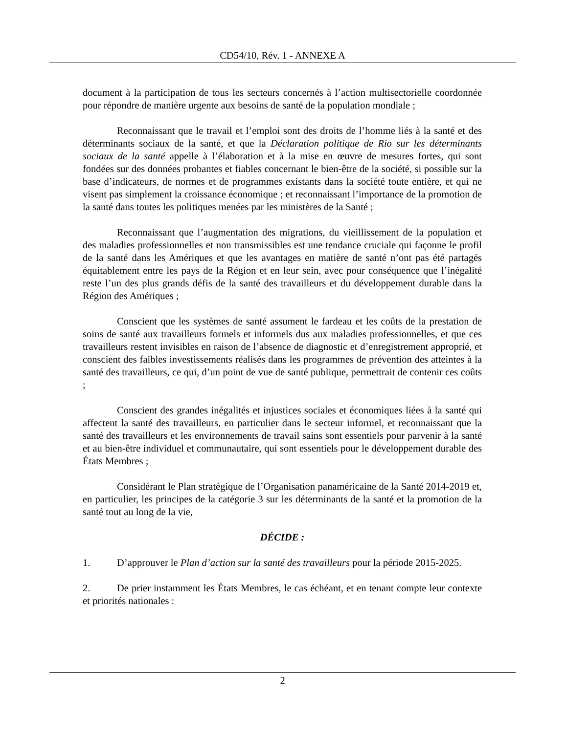CD54/10, Rév. 1 - ANNEXE A
document à la participation de tous les secteurs concernés à l’action multisectorielle coordonnée pour répondre de manière urgente aux besoins de santé de la population mondiale ;
Reconnaissant que le travail et l’emploi sont des droits de l’homme liés à la santé et des déterminants sociaux de la santé, et que la Déclaration politique de Rio sur les déterminants sociaux de la santé appelle à l’élaboration et à la mise en œuvre de mesures fortes, qui sont fondées sur des données probantes et fiables concernant le bien-être de la société, si possible sur la base d’indicateurs, de normes et de programmes existants dans la société toute entière, et qui ne visent pas simplement la croissance économique ; et reconnaissant l’importance de la promotion de la santé dans toutes les politiques menées par les ministères de la Santé ;
Reconnaissant que l’augmentation des migrations, du vieillissement de la population et des maladies professionnelles et non transmissibles est une tendance cruciale qui façonne le profil de la santé dans les Amériques et que les avantages en matière de santé n’ont pas été partagés équitablement entre les pays de la Région et en leur sein, avec pour conséquence que l’inégalité reste l’un des plus grands défis de la santé des travailleurs et du développement durable dans la Région des Amériques ;
Conscient que les systèmes de santé assument le fardeau et les coûts de la prestation de soins de santé aux travailleurs formels et informels dus aux maladies professionnelles, et que ces travailleurs restent invisibles en raison de l’absence de diagnostic et d’enregistrement approprié, et conscient des faibles investissements réalisés dans les programmes de prévention des atteintes à la santé des travailleurs, ce qui, d’un point de vue de santé publique, permettrait de contenir ces coûts ;
Conscient des grandes inégalités et injustices sociales et économiques liées à la santé qui affectent la santé des travailleurs, en particulier dans le secteur informel, et reconnaissant que la santé des travailleurs et les environnements de travail sains sont essentiels pour parvenir à la santé et au bien-être individuel et communautaire, qui sont essentiels pour le développement durable des États Membres ;
Considérant le Plan stratégique de l’Organisation panaméricaine de la Santé 2014-2019 et, en particulier, les principes de la catégorie 3 sur les déterminants de la santé et la promotion de la santé tout au long de la vie,
DÉCIDE :
1. D’approuver le Plan d’action sur la santé des travailleurs pour la période 2015-2025.
2. De prier instamment les États Membres, le cas échéant, et en tenant compte leur contexte et priorités nationales :
2